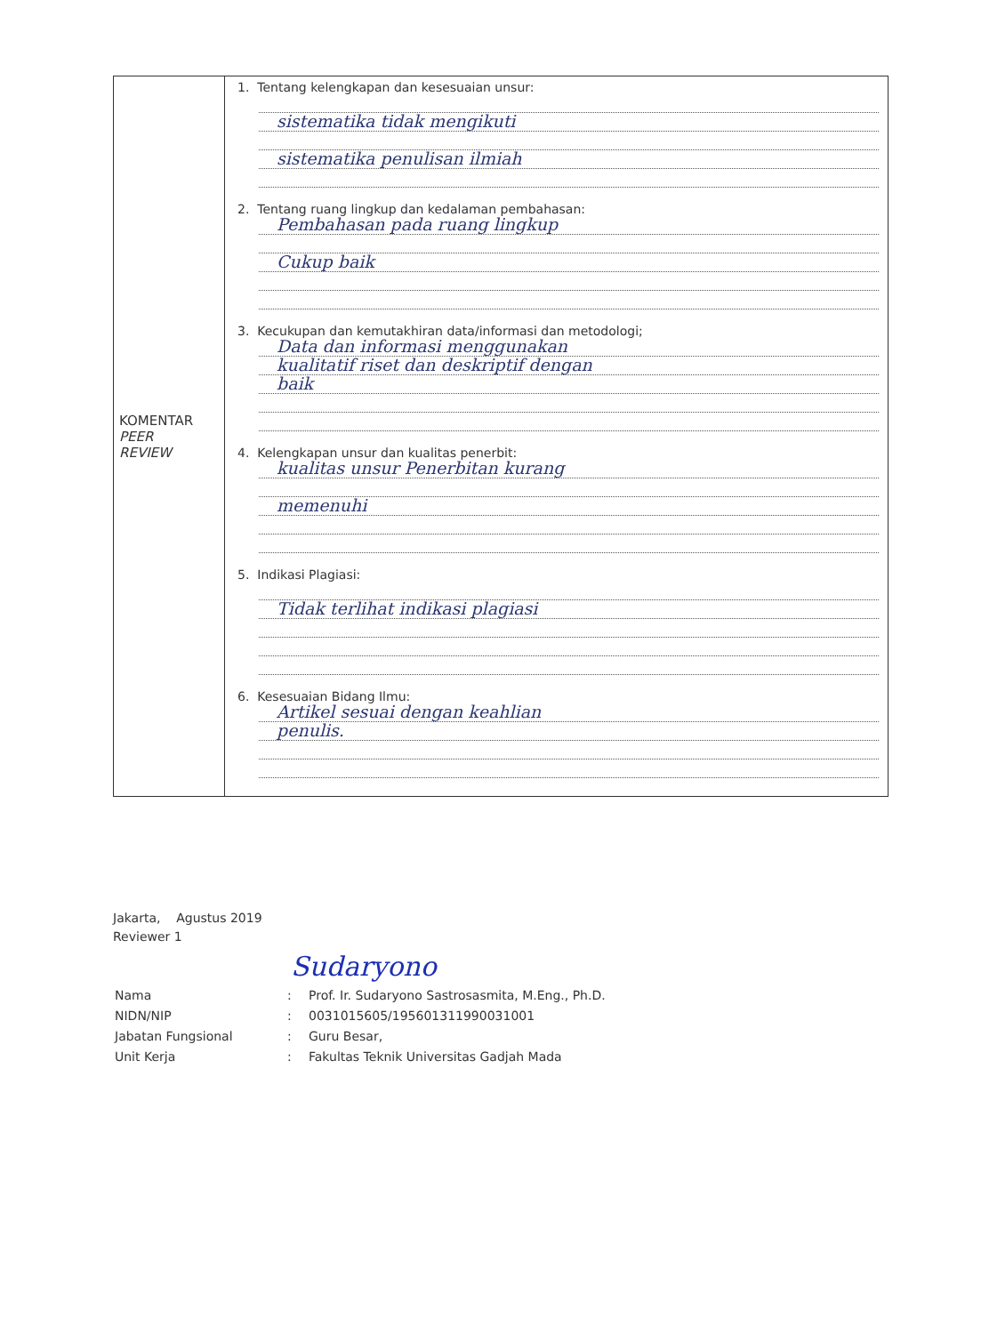| KOMENTAR PEER REVIEW | 1. Tentang kelengkapan dan kesesuaian unsur: sistematika tidak mengikuti sistematika penulisan ilmiah 2. Tentang ruang lingkup dan kedalaman pembahasan: Pembahasan pada ruang lingkup Cukup baik 3. Kecukupan dan kemutakhiran data/informasi dan metodologi; Data dan informasi menggunakan kualitatif riset dan deskriptif dengan baik 4. Kelengkapan unsur dan kualitas penerbit: kualitas unsur Penerbitan kurang memenuhi 5. Indikasi Plagiasi: Tidak terlihat indikasi plagiasi 6. Kesesuaian Bidang Ilmu: Artikel sesuai dengan keahlian penulis. |
Jakarta, Agustus 2019
Reviewer 1
Sudaryono
| Nama | : | Prof. Ir. Sudaryono Sastrosasmita, M.Eng., Ph.D. |
| NIDN/NIP | : | 0031015605/195601311990031001 |
| Jabatan Fungsional | : | Guru Besar, |
| Unit Kerja | : | Fakultas Teknik Universitas Gadjah Mada |